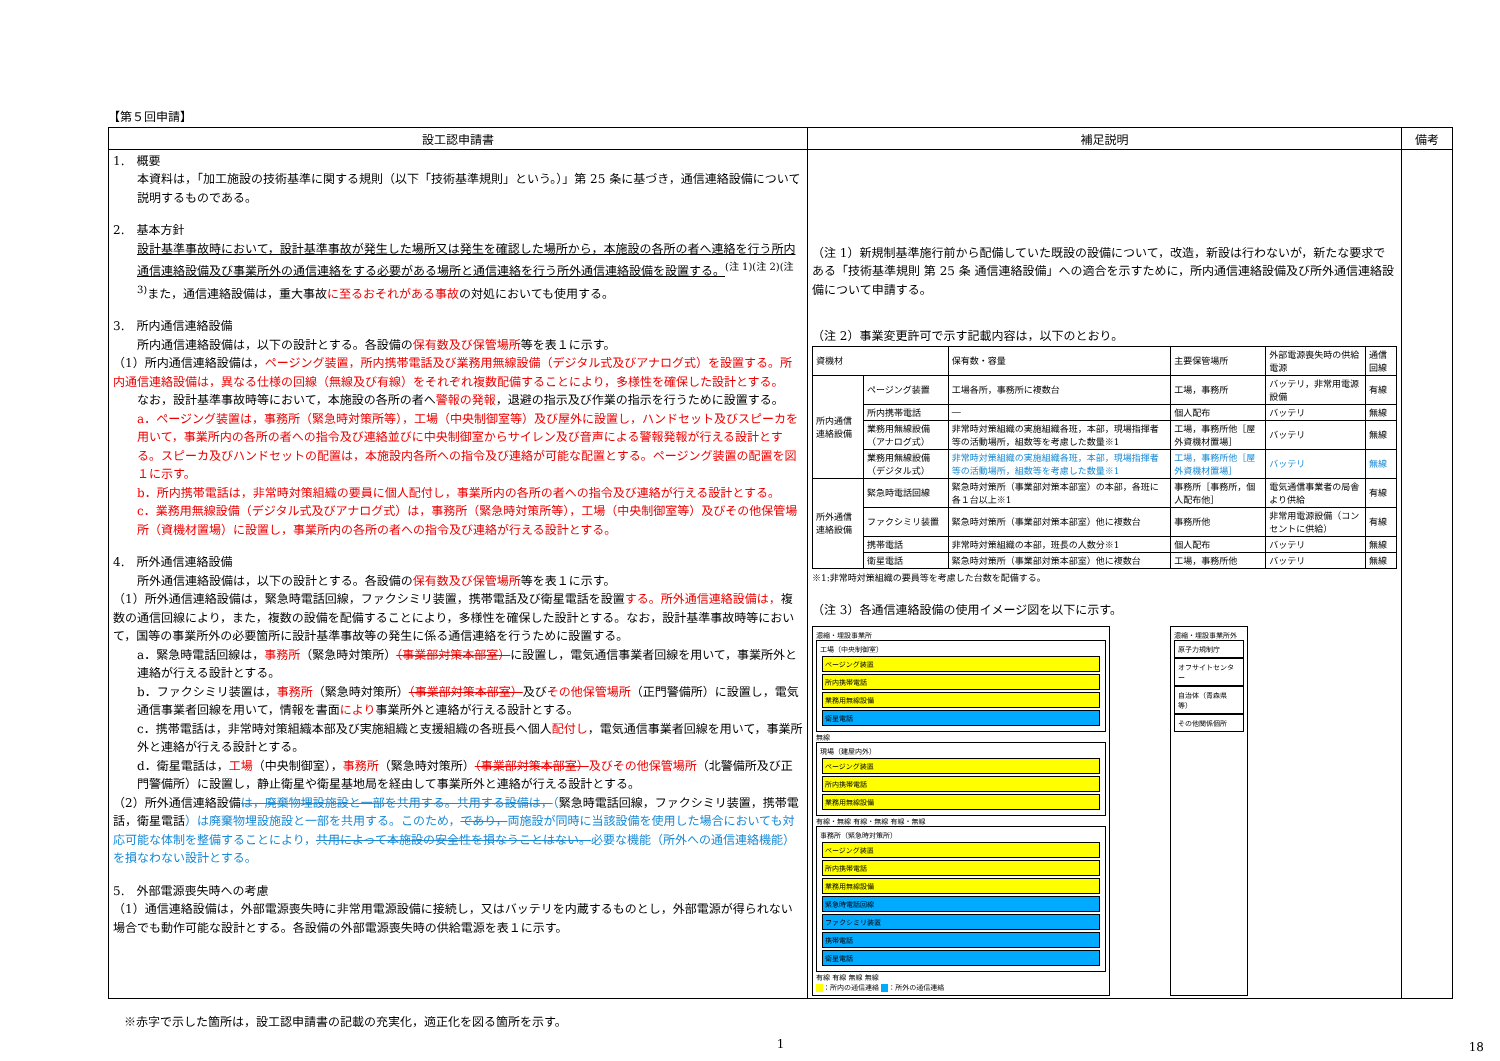【第５回申請】
| 設工認申請書 | 補足説明 | 備考 |
| --- | --- | --- |
| 1. 概要 本資料は，「加工施設の技術基準に関する規則（以下「技術基準規則」という。）」第 25 条に基づき，通信連絡設備について説明するものである。 2. 基本方針 設計基準事故時において，設計基準事故が発生した場所又は発生を確認した場所から，本施設の各所の者へ連絡を行う所内通信連絡設備及び事業所外の通信連絡をする必要がある場所と通信連絡を行う所外通信連絡設備を設置する。<sup>(注 1)(注 2)(注 3)</sup>また，通信連絡設備は，重大事故 に至るおそれがある事故 の対処においても使用する。 3. 所内通信連絡設備 所内通信連絡設備は，以下の設計とする。各設備の 保有数及び保管場所 等を表１に示す。 （1）所内通信連絡設備は， ページング装置，所内携帯電話及び業務用無線設備（デジタル式及びアナログ式）を設置する。所内通信連絡設備は，異なる仕様の回線（無線及び有線）をそれぞれ複数配備することにより，多様性を確保した設計とする。 なお，設計基準事故時等において，本施設の各所の者へ 警報の発報 ，退避の指示及び作業の指示を行うために設置する。 a．ページング装置は，事務所（緊急時対策所等），工場（中央制御室等）及び屋外に設置し，ハンドセット及びスピーカを用いて，事業所内の各所の者への指令及び連絡並びに中央制御室からサイレン及び音声による警報発報が行える設計とする。スピーカ及びハンドセットの配置は，本施設内各所への指令及び連絡が可能な配置とする。ページング装置の配置を図１に示す。 b．所内携帯電話は，非常時対策組織の要員に個人配付し，事業所内の各所の者への指令及び連絡が行える設計とする。 c．業務用無線設備（デジタル式及びアナログ式）は，事務所（緊急時対策所等），工場（中央制御室等）及びその他保管場所（資機材置場）に設置し，事業所内の各所の者への指令及び連絡が行える設計とする。 4. 所外通信連絡設備 所外通信連絡設備は，以下の設計とする。各設備の 保有数及び保管場所 等を表１に示す。 （1）所外通信連絡設備は，緊急時電話回線，ファクシミリ装置，携帯電話及び衛星電話を設置 する。所外通信連絡設備は， 複数の通信回線により，また，複数の設備を配備することにより，多様性を確保した設計とする。なお，設計基準事故時等において，国等の事業所外の必要箇所に設計基準事故等の発生に係る通信連絡を行うために設置する。 a．緊急時電話回線は， 事務所 （緊急時対策所） （事業部対策本部室） に設置し，電気通信事業者回線を用いて，事業所外と連絡が行える設計とする。 b．ファクシミリ装置は， 事務所 （緊急時対策所） （事業部対策本部室） 及び その他保管場所 （正門警備所）に設置し，電気通信事業者回線を用いて，情報を書面 により 事業所外と連絡が行える設計とする。 c．携帯電話は，非常時対策組織本部及び実施組織と支援組織の各班長へ個人 配付し ，電気通信事業者回線を用いて，事業所外と連絡が行える設計とする。 d．衛星電話は， 工場 （中央制御室）， 事務所 （緊急時対策所） （事業部対策本部室） 及びその他保管場所 （北警備所及び正門警備所）に設置し，静止衛星や衛星基地局を経由して事業所外と連絡が行える設計とする。 （2）所外通信連絡設備 は，廃棄物埋設施設と一部を共用する。共用する設備は， （ 緊急時電話回線，ファクシミリ装置，携帯電話，衛星電話 ）は廃棄物埋設施設と一部を共用する。このため， であり， 両施設が同時に当該設備を使用した場合においても対応可能な体制を整備することにより， 共用によって本施設の安全性を損なうことはない。 必要な機能（所外への通信連絡機能）を損なわない設計とする。 5. 外部電源喪失時への考慮 （1）通信連絡設備は，外部電源喪失時に非常用電源設備に接続し，又はバッテリを内蔵するものとし，外部電源が得られない場合でも動作可能な設計とする。各設備の外部電源喪失時の供給電源を表１に示す。 | （注 1）新規制基準施行前から配備していた既設の設備について，改造，新設は行わないが，新たな要求である「技術基準規則 第 25 条 通信連絡設備」への適合を示すために，所内通信連絡設備及び所外通信連絡設備について申請する。 （注 2）事業変更許可で示す記載内容は，以下のとおり。 / 資機材 / / 保有数・容量 / 主要保管場所 / 外部電源喪失時の供給電源 / 通信回線 / / 所内通信連絡設備 / ページング装置 / 工場各所，事務所に複数台 / 工場，事務所 / バッテリ，非常用電源設備 / 有線 / / / 所内携帯電話 / ― / 個人配布 / バッテリ / 無線 / / / 業務用無線設備（アナログ式） / 非常時対策組織の実施組織各班，本部，現場指揮者等の活動場所，組数等を考慮した数量※1 / 工場，事務所他［屋外資機材置場］ / バッテリ / 無線 / / / 業務用無線設備（デジタル式） / 非常時対策組織の実施組織各班，本部，現場指揮者等の活動場所，組数等を考慮した数量※1 / 工場，事務所他［屋外資機材置場］ / バッテリ / 無線 / / 所外通信連絡設備 / 緊急時電話回線 / 緊急時対策所（事業部対策本部室）の本部，各班に各１台以上※1 / 事務所［事務所，個人配布他］ / 電気通信事業者の局舎より供給 / 有線 / / / ファクシミリ装置 / 緊急時対策所（事業部対策本部室）他に複数台 / 事務所他 / 非常用電源設備（コンセントに供給） / 有線 / / / 携帯電話 / 非常時対策組織の本部，班長の人数分※1 / 個人配布 / バッテリ / 無線 / / / 衛星電話 / 緊急時対策所（事業部対策本部室）他に複数台 / 工場，事務所他 / バッテリ / 無線 / ※1:非常時対策組織の要員等を考慮した台数を配備する。 （注 3）各通信連絡設備の使用イメージ図を以下に示す。 濃縮・埋設事業所 工場（中央制御室） ページング装置 所内携帯電話 業務用無線設備 衛星電話 無線 現場（建屋内外） ページング装置 所内携帯電話 業務用無線設備 有線・無線 有線・無線 有線・無線 事務所（緊急時対策所） ページング装置 所内携帯電話 業務用無線設備 緊急時電話回線 ファクシミリ装置 携帯電話 衛星電話 有線 有線 無線 無線 ：所内の通信連絡 ：所外の通信連絡 濃縮・埋設事業所外 原子力規制庁 オフサイトセンター 自治体（青森県等） その他関係個所 | |
※赤字で示した箇所は，設工認申請書の記載の充実化，適正化を図る箇所を示す。
1
18